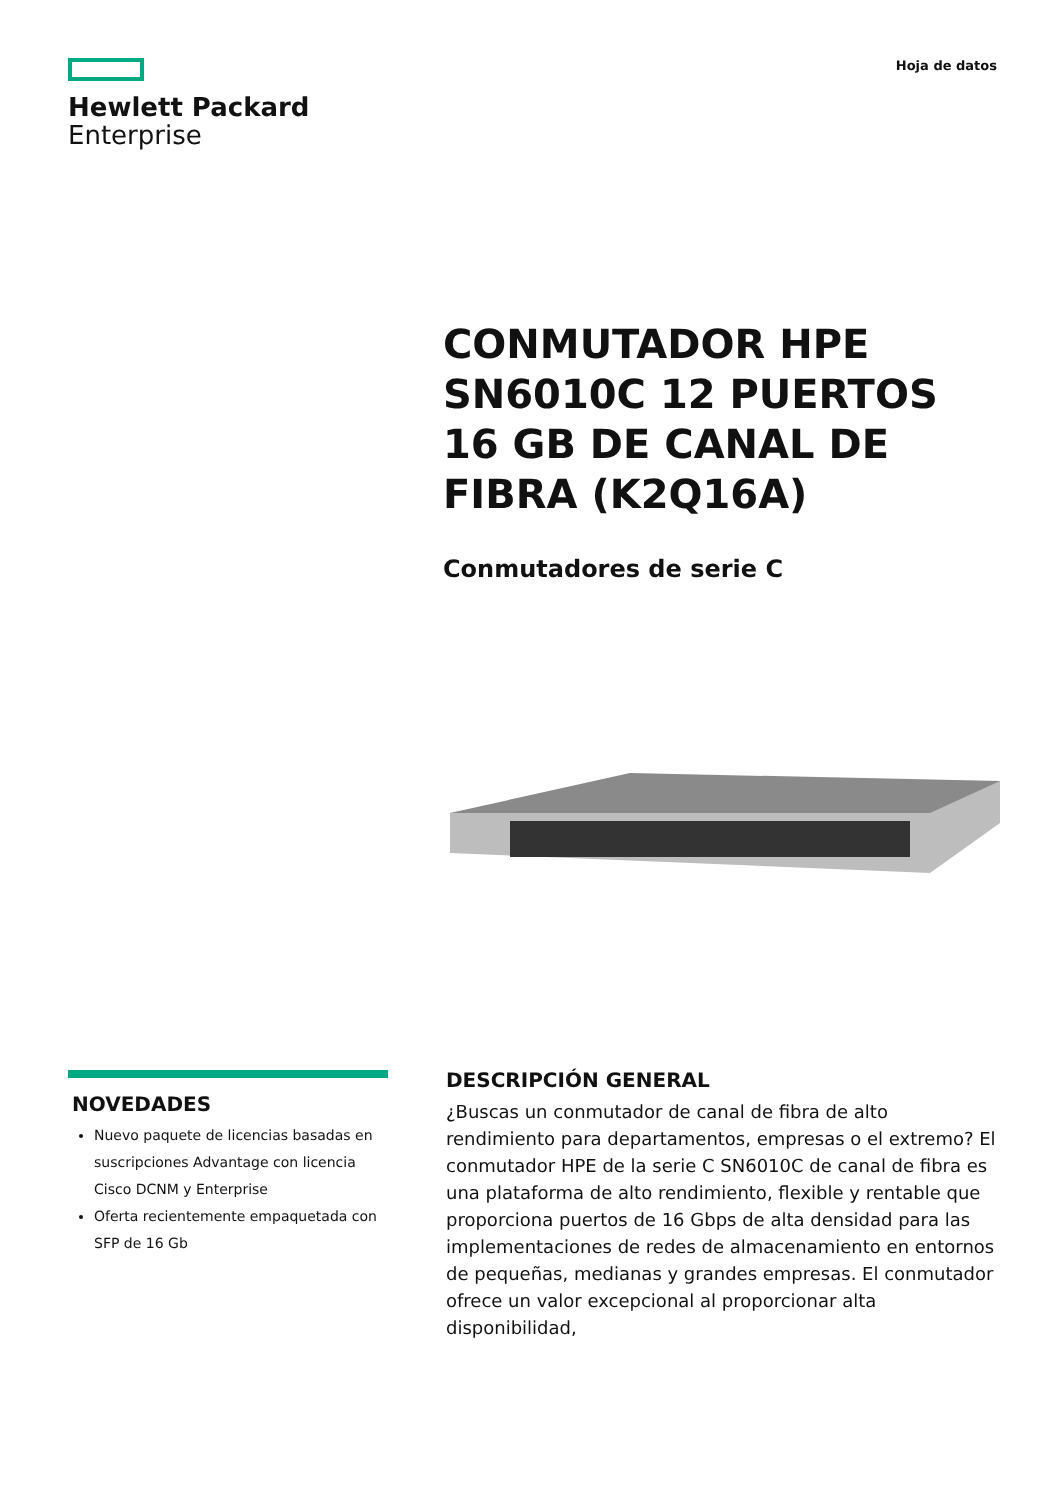Hewlett Packard
Enterprise
Hoja de datos
CONMUTADOR HPE SN6010C 12 PUERTOS 16 GB DE CANAL DE FIBRA (K2Q16A)
Conmutadores de serie C
NOVEDADES
Nuevo paquete de licencias basadas en suscripciones Advantage con licencia Cisco DCNM y Enterprise
Oferta recientemente empaquetada con SFP de 16 Gb
DESCRIPCIÓN GENERAL
¿Buscas un conmutador de canal de fibra de alto rendimiento para departamentos, empresas o el extremo? El conmutador HPE de la serie C SN6010C de canal de fibra es una plataforma de alto rendimiento, flexible y rentable que proporciona puertos de 16 Gbps de alta densidad para las implementaciones de redes de almacenamiento en entornos de pequeñas, medianas y grandes empresas. El conmutador ofrece un valor excepcional al proporcionar alta disponibilidad,